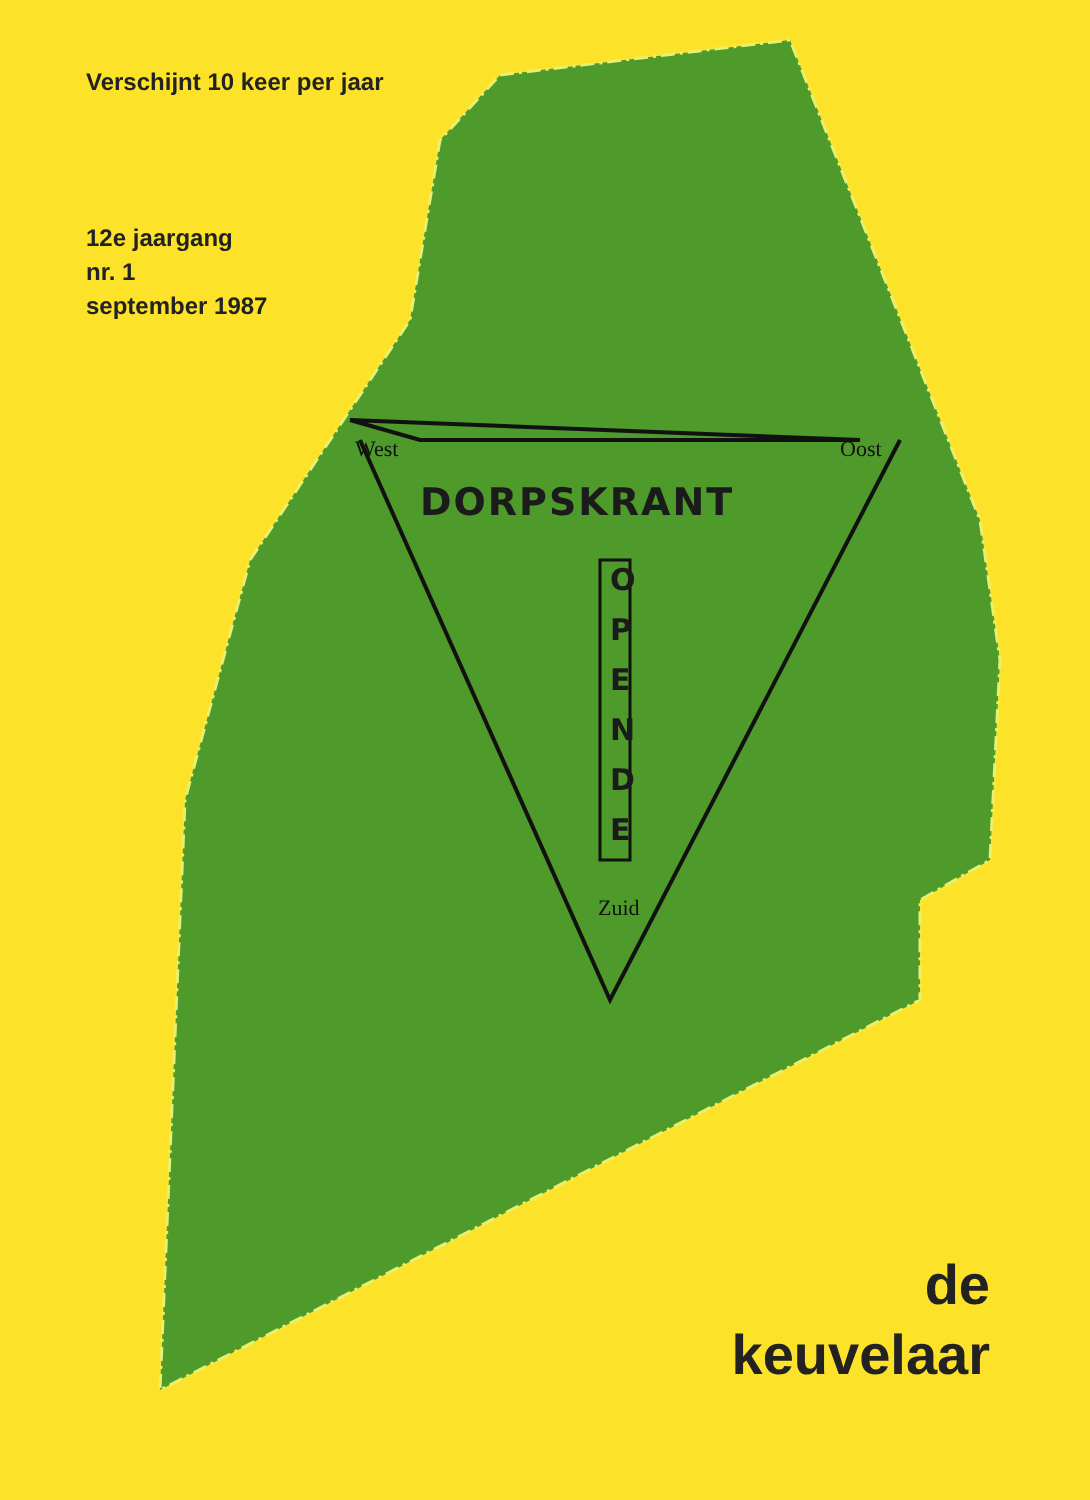Verschijnt 10 keer per jaar
12e jaargang
nr. 1
september 1987
West Oost
Zuid
DORPSKRANT
O P E N D E
de
keuvelaar